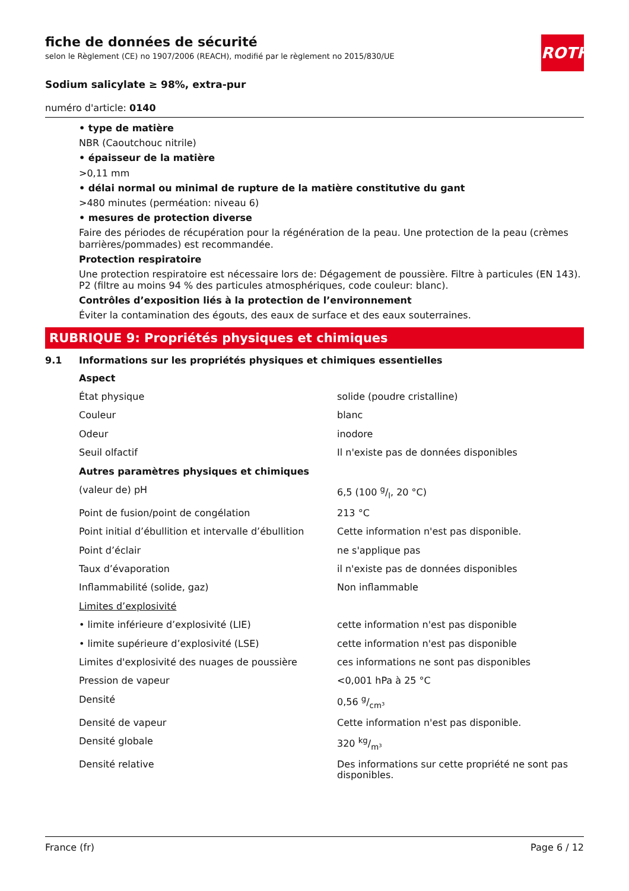ROTH
fiche de données de sécurité
selon le Règlement (CE) no 1907/2006 (REACH), modifié par le règlement no 2015/830/UE
Sodium salicylate ≥ 98%, extra-pur
numéro d'article: 0140
• type de matière
NBR (Caoutchouc nitrile)
• épaisseur de la matière
>0,11 mm
• délai normal ou minimal de rupture de la matière constitutive du gant
>480 minutes (perméation: niveau 6)
• mesures de protection diverse
Faire des périodes de récupération pour la régénération de la peau. Une protection de la peau (crèmes barrières/pommades) est recommandée.
Protection respiratoire
Une protection respiratoire est nécessaire lors de: Dégagement de poussière. Filtre à particules (EN 143). P2 (filtre au moins 94 % des particules atmosphériques, code couleur: blanc).
Contrôles d’exposition liés à la protection de l’environnement
Éviter la contamination des égouts, des eaux de surface et des eaux souterraines.
RUBRIQUE 9: Propriétés physiques et chimiques
9.1 Informations sur les propriétés physiques et chimiques essentielles
| Aspect | |
| État physique | solide (poudre cristalline) |
| Couleur | blanc |
| Odeur | inodore |
| Seuil olfactif | Il n'existe pas de données disponibles |
| Autres paramètres physiques et chimiques | |
| (valeur de) pH | 6,5 (100 g/l, 20 °C) |
| Point de fusion/point de congélation | 213 °C |
| Point initial d’ébullition et intervalle d’ébullition | Cette information n'est pas disponible. |
| Point d’éclair | ne s'applique pas |
| Taux d’évaporation | il n'existe pas de données disponibles |
| Inflammabilité (solide, gaz) | Non inflammable |
| Limites d’explosivité | |
| • limite inférieure d’explosivité (LIE) | cette information n'est pas disponible |
| • limite supérieure d’explosivité (LSE) | cette information n'est pas disponible |
| Limites d'explosivité des nuages de poussière | ces informations ne sont pas disponibles |
| Pression de vapeur | <0,001 hPa à 25 °C |
| Densité | 0,56 g/cm³ |
| Densité de vapeur | Cette information n'est pas disponible. |
| Densité globale | 320 kg/m³ |
| Densité relative | Des informations sur cette propriété ne sont pas disponibles. |
France (fr) Page 6 / 12